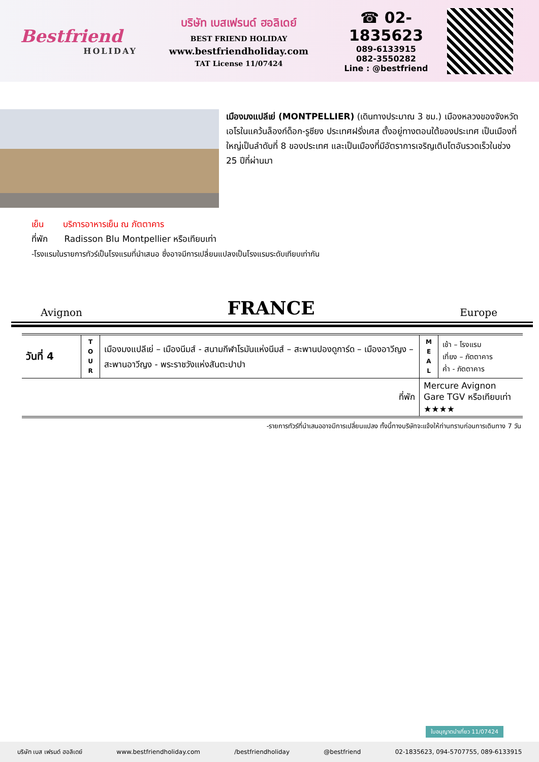Bestfriend
HOLIDAY
บริษัท เบสเฟรนด์ ฮอลิเดย์
BEST FRIEND HOLIDAY
www.bestfriendholiday.com
TAT License 11/07424
☎ 02-1835623
089-6133915
082-3550282
Line : @bestfriend
เมืองมงแปลีเย่ (MONTPELLIER) (เดินทางประมาณ 3 ชม.) เมืองหลวงของจังหวัดเอโรในแคว้นล็องก์ด็อก-รูซียง ประเทศฝรั่งเศส ตั้งอยู่ทางตอนใต้ของประเทศ เป็นเมืองที่ใหญ่เป็นลำดับที่ 8 ของประเทศ และเป็นเมืองที่มีอัตราการเจริญเติบโตอันรวดเร็วในช่วง 25 ปีที่ผ่านมา
เย็น บริการอาหารเย็น ณ ภัตตาคาร
ที่พัก Radisson Blu Montpellier หรือเทียบเท่า
-โรงแรมในรายการทัวร์เป็นโรงแรมที่นำเสนอ ซึ่งอาจมีการเปลี่ยนแปลงเป็นโรงแรมระดับเทียบเท่ากัน
Avignon FRANCE Europe
| วันที่ 4 | T O U R | เมืองมงแปลีเย่ – เมืองนีมส์ - สนามกีฬาโรมันแห่งนีมส์ – สะพานปองดูการ์ด – เมืองอาวีญง – สะพานอาวีญง - พระราชวังแห่งสันตะปาปา | M E A L | เช้า – โรงแรม เที่ยง – ภัตตาคาร ค่ำ - ภัตตาคาร |
| ที่พัก | | | Mercure Avignon Gare TGV หรือเทียบเท่า ★★★★ | |
-รายการทัวร์ที่นำเสนออาจมีการเปลี่ยนแปลง ทั้งนี้ทางบริษัทจะแจ้งให้ท่านทราบก่อนการเดินทาง 7 วัน
ใบอนุญาตนำเที่ยว 11/07424
บริษัท เบส เฟรนด์ ฮอลิเดย์ www.bestfriendholiday.com /bestfriendholiday @bestfriend 02-1835623, 094-5707755, 089-6133915